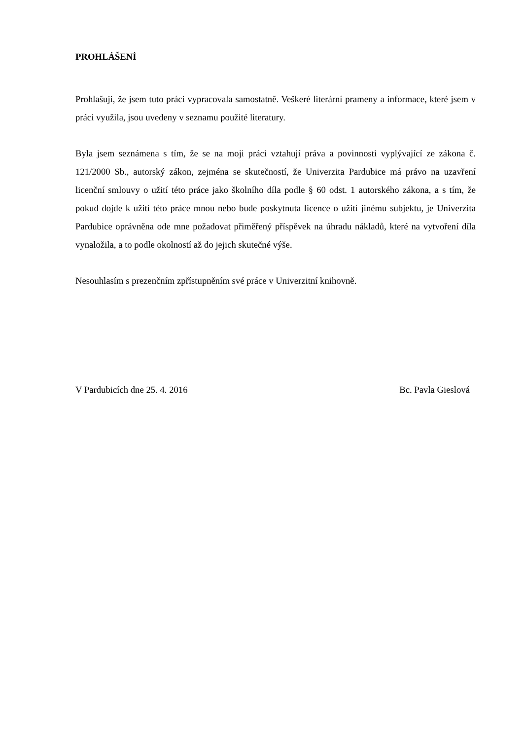PROHLÁŠENÍ
Prohlašuji, že jsem tuto práci vypracovala samostatně. Veškeré literární prameny a informace, které jsem v práci využila, jsou uvedeny v seznamu použité literatury.
Byla jsem seznámena s tím, že se na moji práci vztahují práva a povinnosti vyplývající ze zákona č. 121/2000 Sb., autorský zákon, zejména se skutečností, že Univerzita Pardubice má právo na uzavření licenční smlouvy o užití této práce jako školního díla podle § 60 odst. 1 autorského zákona, a s tím, že pokud dojde k užití této práce mnou nebo bude poskytnuta licence o užití jinému subjektu, je Univerzita Pardubice oprávněna ode mne požadovat přiměřený příspěvek na úhradu nákladů, které na vytvoření díla vynaložila, a to podle okolností až do jejich skutečné výše.
Nesouhlasím s prezenčním zpřístupněním své práce v Univerzitní knihovně.
V Pardubicích dne 25. 4. 2016 Bc. Pavla Gieslová